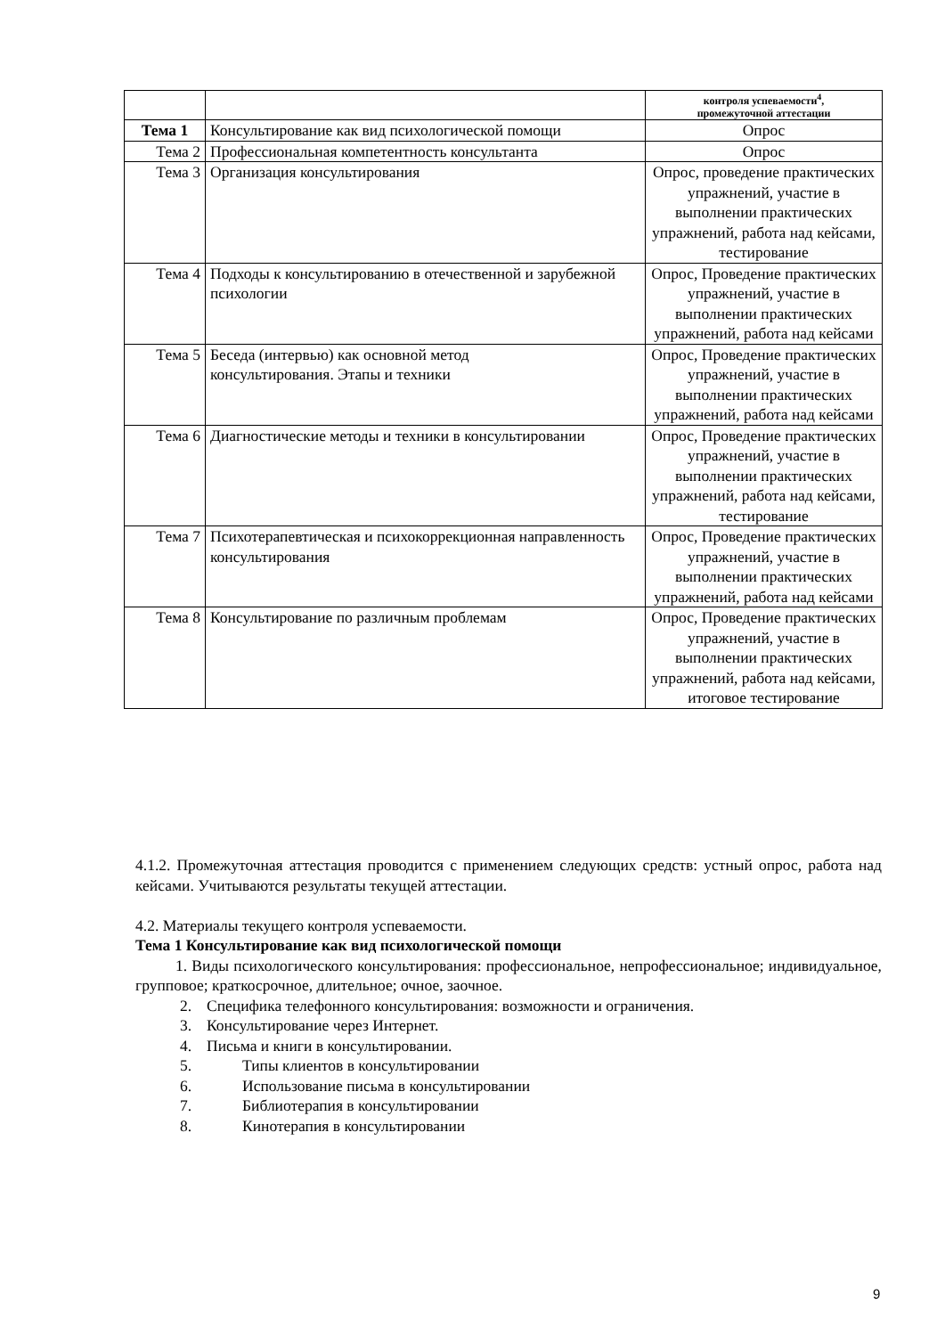| | | контроля успеваемости<sup>4</sup>, промежуточной аттестации |
| --- | --- | --- |
| Тема 1 | Консультирование как вид психологической помощи | Опрос |
| Тема 2 | Профессиональная компетентность консультанта | Опрос |
| Тема 3 | Организация консультирования | Опрос, проведение практических упражнений, участие в выполнении практических упражнений, работа над кейсами, тестирование |
| Тема 4 | Подходы к консультированию в отечественной и зарубежной психологии | Опрос, Проведение практических упражнений, участие в выполнении практических упражнений, работа над кейсами |
| Тема 5 | Беседа (интервью) как основной метод консультирования. Этапы и техники | Опрос, Проведение практических упражнений, участие в выполнении практических упражнений, работа над кейсами |
| Тема 6 | Диагностические методы и техники в консультировании | Опрос, Проведение практических упражнений, участие в выполнении практических упражнений, работа над кейсами, тестирование |
| Тема 7 | Психотерапевтическая и психокоррекционная направленность консультирования | Опрос, Проведение практических упражнений, участие в выполнении практических упражнений, работа над кейсами |
| Тема 8 | Консультирование по различным проблемам | Опрос, Проведение практических упражнений, участие в выполнении практических упражнений, работа над кейсами, итоговое тестирование |
4.1.2. Промежуточная аттестация проводится с применением следующих средств: устный опрос, работа над кейсами. Учитываются результаты текущей аттестации.
4.2. Материалы текущего контроля успеваемости.
Тема 1 Консультирование как вид психологической помощи
1. Виды психологического консультирования: профессиональное, непрофессиональное; индивидуальное, групповое; краткосрочное, длительное; очное, заочное.
2. Специфика телефонного консультирования: возможности и ограничения.
3. Консультирование через Интернет.
4. Письма и книги в консультировании.
5. Типы клиентов в консультировании
6. Использование письма в консультировании
7. Библиотерапия в консультировании
8. Кинотерапия в консультировании
9